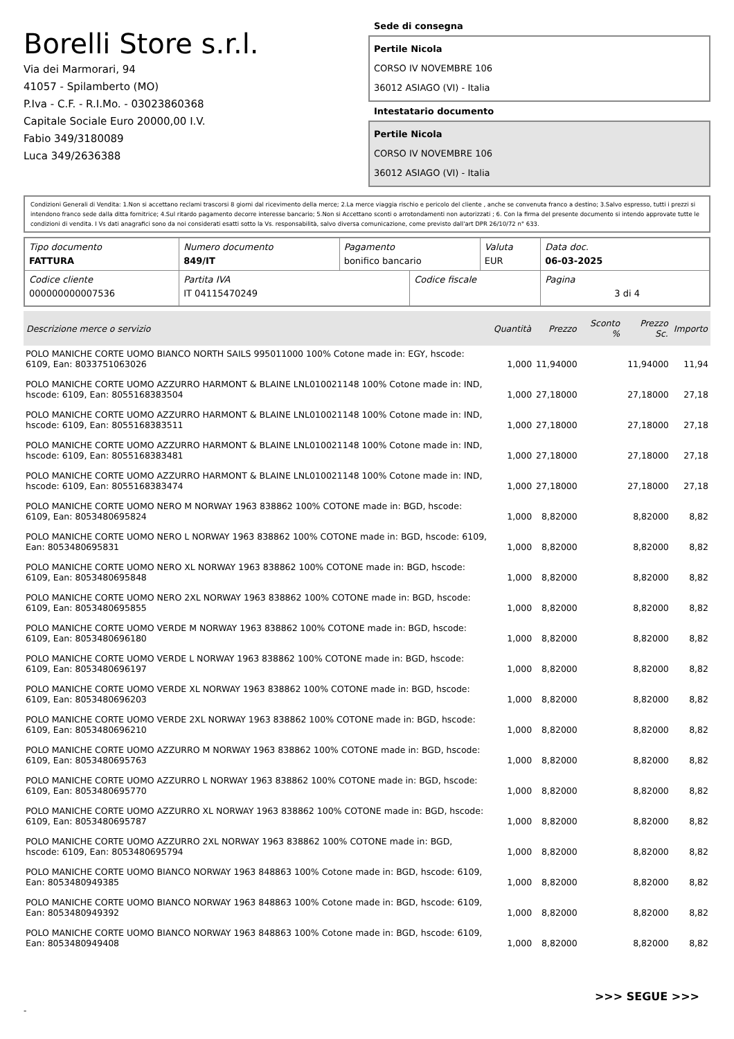Borelli Store s.r.l.
Via dei Marmorari, 94
41057 - Spilamberto (MO)
P.Iva - C.F. - R.I.Mo. - 03023860368
Capitale Sociale Euro 20000,00 I.V.
Fabio 349/3180089
Luca 349/2636388
Sede di consegna
Pertile Nicola
CORSO IV NOVEMBRE 106
36012 ASIAGO (VI) - Italia
Intestatario documento
Pertile Nicola
CORSO IV NOVEMBRE 106
36012 ASIAGO (VI) - Italia
Condizioni Generali di Vendita: 1.Non si accettano reclami trascorsi 8 giorni dal ricevimento della merce; 2.La merce viaggia rischio e pericolo del cliente , anche se convenuta franco a destino; 3.Salvo espresso, tutti i prezzi si intendono franco sede dalla ditta fornitrice; 4.Sul ritardo pagamento decorre interesse bancario; 5.Non si Accettano sconti o arrotondamenti non autorizzati ; 6. Con la firma del presente documento si intendo approvate tutte le condizioni di vendita. I Vs dati anagrafici sono da noi considerati esatti sotto la Vs. responsabilità, salvo diversa comunicazione, come previsto dall'art DPR 26/10/72 n° 633.
| Tipo documento FATTURA | Numero documento 849/IT | Pagamento bonifico bancario | | Valuta EUR | Data doc. 06-03-2025 |
| Codice cliente 000000000007536 | Partita IVA IT 04115470249 | | Codice fiscale | | Pagina 3 di 4 |
| Descrizione merce o servizio | Quantità | Prezzo | Sconto % | Prezzo Sc. | Importo |
| --- | --- | --- | --- | --- | --- |
| POLO MANICHE CORTE UOMO BIANCO NORTH SAILS 995011000 100% Cotone made in: EGY, hscode: 6109, Ean: 8033751063026 | 1,000 | 11,94000 | | 11,94000 | 11,94 |
| POLO MANICHE CORTE UOMO AZZURRO HARMONT & BLAINE LNL010021148 100% Cotone made in: IND, hscode: 6109, Ean: 8055168383504 | 1,000 | 27,18000 | | 27,18000 | 27,18 |
| POLO MANICHE CORTE UOMO AZZURRO HARMONT & BLAINE LNL010021148 100% Cotone made in: IND, hscode: 6109, Ean: 8055168383511 | 1,000 | 27,18000 | | 27,18000 | 27,18 |
| POLO MANICHE CORTE UOMO AZZURRO HARMONT & BLAINE LNL010021148 100% Cotone made in: IND, hscode: 6109, Ean: 8055168383481 | 1,000 | 27,18000 | | 27,18000 | 27,18 |
| POLO MANICHE CORTE UOMO AZZURRO HARMONT & BLAINE LNL010021148 100% Cotone made in: IND, hscode: 6109, Ean: 8055168383474 | 1,000 | 27,18000 | | 27,18000 | 27,18 |
| POLO MANICHE CORTE UOMO NERO M NORWAY 1963 838862 100% COTONE made in: BGD, hscode: 6109, Ean: 8053480695824 | 1,000 | 8,82000 | | 8,82000 | 8,82 |
| POLO MANICHE CORTE UOMO NERO L NORWAY 1963 838862 100% COTONE made in: BGD, hscode: 6109, Ean: 8053480695831 | 1,000 | 8,82000 | | 8,82000 | 8,82 |
| POLO MANICHE CORTE UOMO NERO XL NORWAY 1963 838862 100% COTONE made in: BGD, hscode: 6109, Ean: 8053480695848 | 1,000 | 8,82000 | | 8,82000 | 8,82 |
| POLO MANICHE CORTE UOMO NERO 2XL NORWAY 1963 838862 100% COTONE made in: BGD, hscode: 6109, Ean: 8053480695855 | 1,000 | 8,82000 | | 8,82000 | 8,82 |
| POLO MANICHE CORTE UOMO VERDE M NORWAY 1963 838862 100% COTONE made in: BGD, hscode: 6109, Ean: 8053480696180 | 1,000 | 8,82000 | | 8,82000 | 8,82 |
| POLO MANICHE CORTE UOMO VERDE L NORWAY 1963 838862 100% COTONE made in: BGD, hscode: 6109, Ean: 8053480696197 | 1,000 | 8,82000 | | 8,82000 | 8,82 |
| POLO MANICHE CORTE UOMO VERDE XL NORWAY 1963 838862 100% COTONE made in: BGD, hscode: 6109, Ean: 8053480696203 | 1,000 | 8,82000 | | 8,82000 | 8,82 |
| POLO MANICHE CORTE UOMO VERDE 2XL NORWAY 1963 838862 100% COTONE made in: BGD, hscode: 6109, Ean: 8053480696210 | 1,000 | 8,82000 | | 8,82000 | 8,82 |
| POLO MANICHE CORTE UOMO AZZURRO M NORWAY 1963 838862 100% COTONE made in: BGD, hscode: 6109, Ean: 8053480695763 | 1,000 | 8,82000 | | 8,82000 | 8,82 |
| POLO MANICHE CORTE UOMO AZZURRO L NORWAY 1963 838862 100% COTONE made in: BGD, hscode: 6109, Ean: 8053480695770 | 1,000 | 8,82000 | | 8,82000 | 8,82 |
| POLO MANICHE CORTE UOMO AZZURRO XL NORWAY 1963 838862 100% COTONE made in: BGD, hscode: 6109, Ean: 8053480695787 | 1,000 | 8,82000 | | 8,82000 | 8,82 |
| POLO MANICHE CORTE UOMO AZZURRO 2XL NORWAY 1963 838862 100% COTONE made in: BGD, hscode: 6109, Ean: 8053480695794 | 1,000 | 8,82000 | | 8,82000 | 8,82 |
| POLO MANICHE CORTE UOMO BIANCO NORWAY 1963 848863 100% Cotone made in: BGD, hscode: 6109, Ean: 8053480949385 | 1,000 | 8,82000 | | 8,82000 | 8,82 |
| POLO MANICHE CORTE UOMO BIANCO NORWAY 1963 848863 100% Cotone made in: BGD, hscode: 6109, Ean: 8053480949392 | 1,000 | 8,82000 | | 8,82000 | 8,82 |
| POLO MANICHE CORTE UOMO BIANCO NORWAY 1963 848863 100% Cotone made in: BGD, hscode: 6109, Ean: 8053480949408 | 1,000 | 8,82000 | | 8,82000 | 8,82 |
>>> SEGUE >>>
-